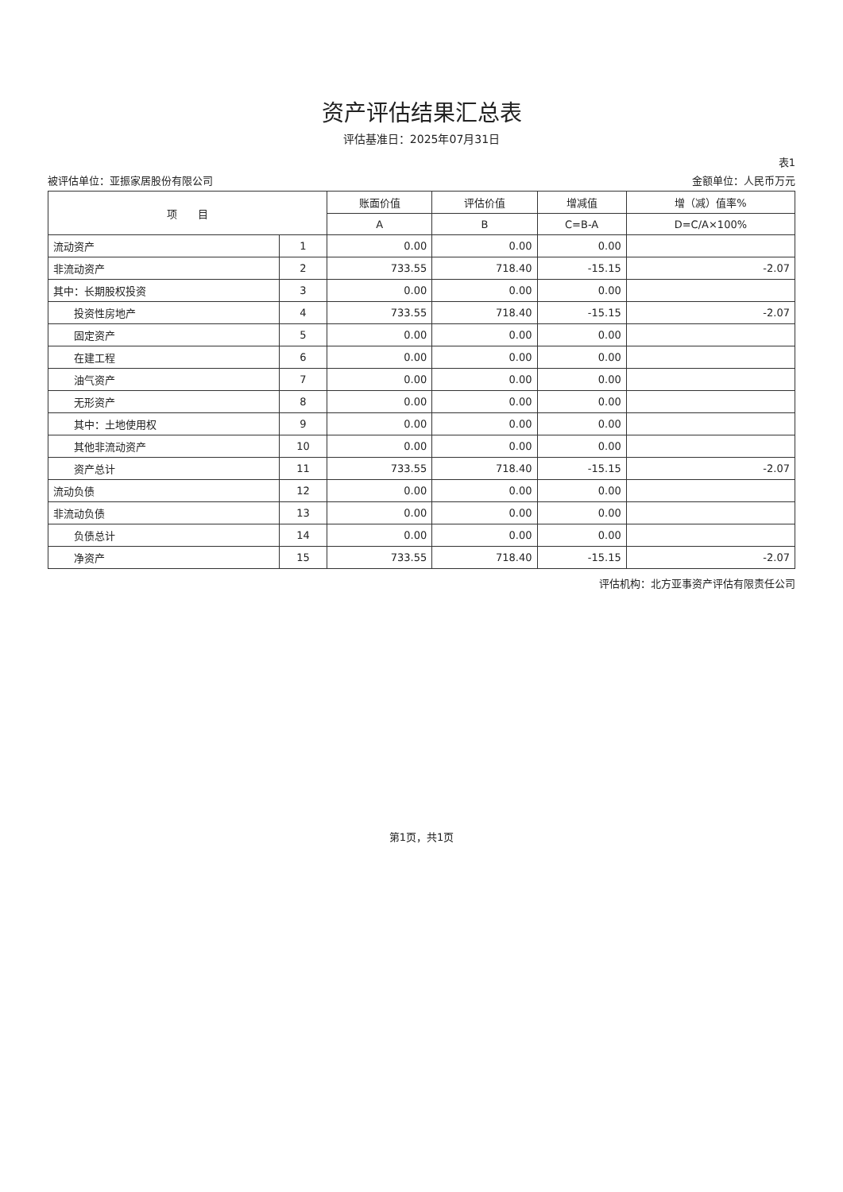资产评估结果汇总表
评估基准日：2025年07月31日
表1
被评估单位：亚振家居股份有限公司 金额单位：人民币万元
| 项 目 | | 账面价值 | 评估价值 | 增减值 | 增（减）值率% |
| --- | --- | --- | --- | --- | --- |
| | | A | B | C=B-A | D=C/A×100% |
| 流动资产 | 1 | 0.00 | 0.00 | 0.00 | |
| 非流动资产 | 2 | 733.55 | 718.40 | -15.15 | -2.07 |
| 其中：长期股权投资 | 3 | 0.00 | 0.00 | 0.00 | |
| 投资性房地产 | 4 | 733.55 | 718.40 | -15.15 | -2.07 |
| 固定资产 | 5 | 0.00 | 0.00 | 0.00 | |
| 在建工程 | 6 | 0.00 | 0.00 | 0.00 | |
| 油气资产 | 7 | 0.00 | 0.00 | 0.00 | |
| 无形资产 | 8 | 0.00 | 0.00 | 0.00 | |
| 其中：土地使用权 | 9 | 0.00 | 0.00 | 0.00 | |
| 其他非流动资产 | 10 | 0.00 | 0.00 | 0.00 | |
| 资产总计 | 11 | 733.55 | 718.40 | -15.15 | -2.07 |
| 流动负债 | 12 | 0.00 | 0.00 | 0.00 | |
| 非流动负债 | 13 | 0.00 | 0.00 | 0.00 | |
| 负债总计 | 14 | 0.00 | 0.00 | 0.00 | |
| 净资产 | 15 | 733.55 | 718.40 | -15.15 | -2.07 |
评估机构：北方亚事资产评估有限责任公司
第1页，共1页